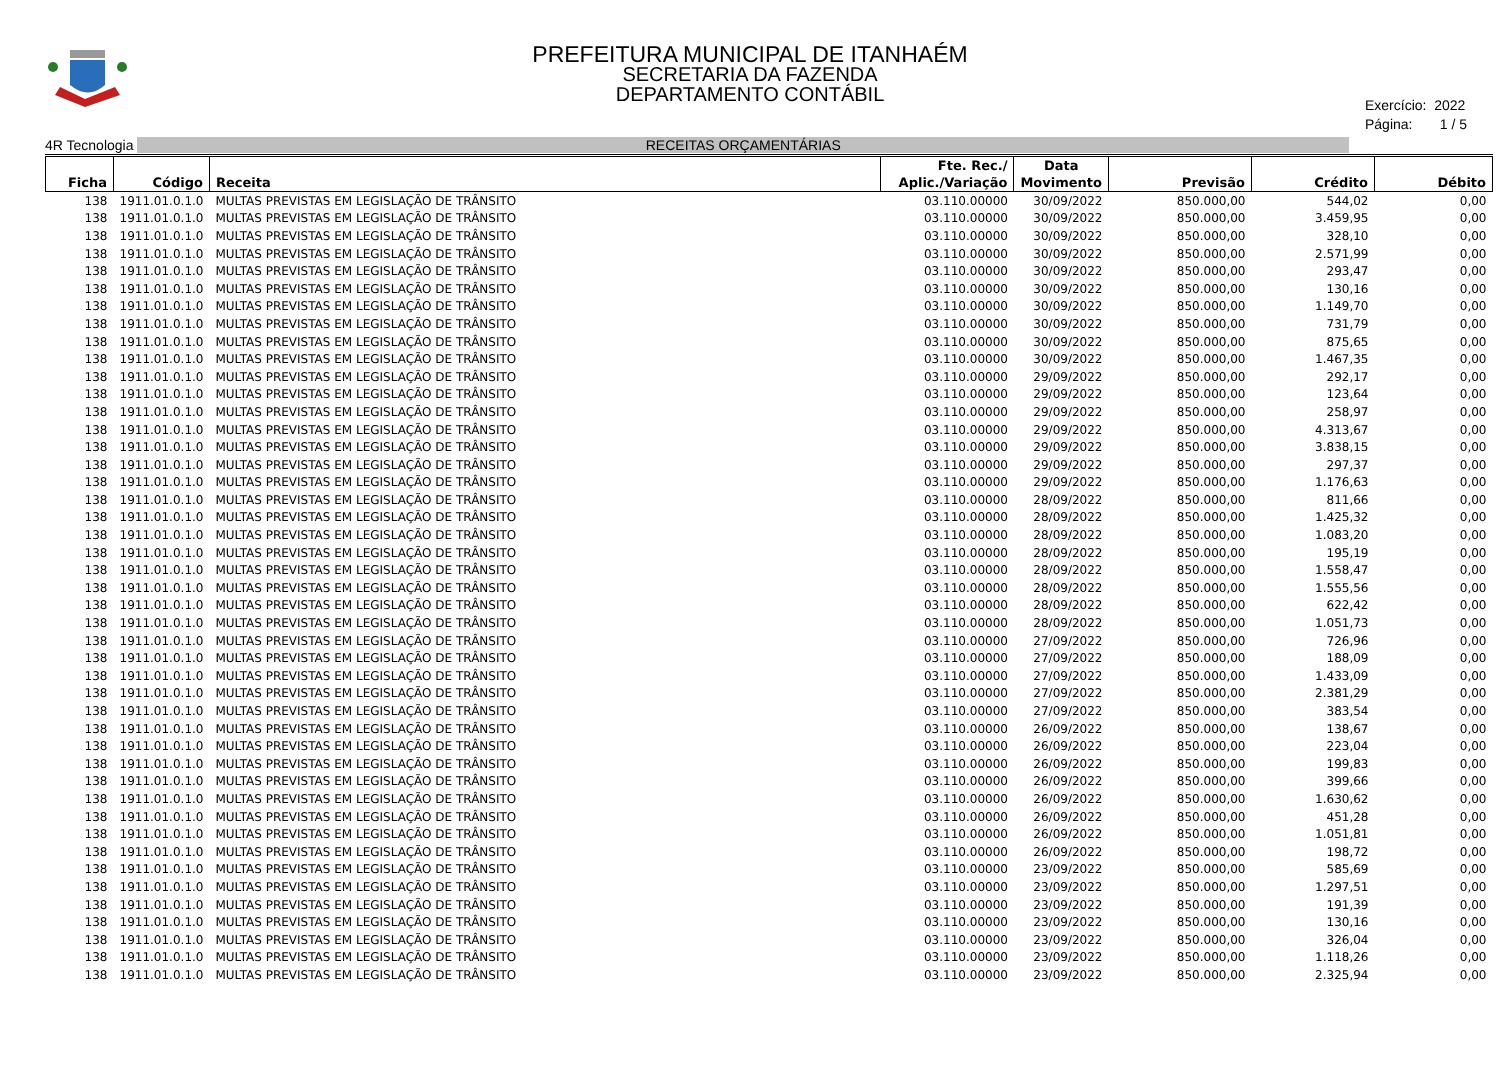PREFEITURA MUNICIPAL DE ITANHAÉM
SECRETARIA DA FAZENDA
DEPARTAMENTO CONTÁBIL
Exercício: 2022
Página: 1 / 5
4R Tecnologia RECEITAS ORÇAMENTÁRIAS
| Ficha | Código | Receita | Fte. Rec./ Aplic./Variação | Data Movimento | Previsão | Crédito | Débito |
| --- | --- | --- | --- | --- | --- | --- | --- |
| 138 | 1911.01.0.1.0 | MULTAS PREVISTAS EM LEGISLAÇÃO DE TRÂNSITO | 03.110.00000 | 30/09/2022 | 850.000,00 | 544,02 | 0,00 |
| 138 | 1911.01.0.1.0 | MULTAS PREVISTAS EM LEGISLAÇÃO DE TRÂNSITO | 03.110.00000 | 30/09/2022 | 850.000,00 | 3.459,95 | 0,00 |
| 138 | 1911.01.0.1.0 | MULTAS PREVISTAS EM LEGISLAÇÃO DE TRÂNSITO | 03.110.00000 | 30/09/2022 | 850.000,00 | 328,10 | 0,00 |
| 138 | 1911.01.0.1.0 | MULTAS PREVISTAS EM LEGISLAÇÃO DE TRÂNSITO | 03.110.00000 | 30/09/2022 | 850.000,00 | 2.571,99 | 0,00 |
| 138 | 1911.01.0.1.0 | MULTAS PREVISTAS EM LEGISLAÇÃO DE TRÂNSITO | 03.110.00000 | 30/09/2022 | 850.000,00 | 293,47 | 0,00 |
| 138 | 1911.01.0.1.0 | MULTAS PREVISTAS EM LEGISLAÇÃO DE TRÂNSITO | 03.110.00000 | 30/09/2022 | 850.000,00 | 130,16 | 0,00 |
| 138 | 1911.01.0.1.0 | MULTAS PREVISTAS EM LEGISLAÇÃO DE TRÂNSITO | 03.110.00000 | 30/09/2022 | 850.000,00 | 1.149,70 | 0,00 |
| 138 | 1911.01.0.1.0 | MULTAS PREVISTAS EM LEGISLAÇÃO DE TRÂNSITO | 03.110.00000 | 30/09/2022 | 850.000,00 | 731,79 | 0,00 |
| 138 | 1911.01.0.1.0 | MULTAS PREVISTAS EM LEGISLAÇÃO DE TRÂNSITO | 03.110.00000 | 30/09/2022 | 850.000,00 | 875,65 | 0,00 |
| 138 | 1911.01.0.1.0 | MULTAS PREVISTAS EM LEGISLAÇÃO DE TRÂNSITO | 03.110.00000 | 30/09/2022 | 850.000,00 | 1.467,35 | 0,00 |
| 138 | 1911.01.0.1.0 | MULTAS PREVISTAS EM LEGISLAÇÃO DE TRÂNSITO | 03.110.00000 | 29/09/2022 | 850.000,00 | 292,17 | 0,00 |
| 138 | 1911.01.0.1.0 | MULTAS PREVISTAS EM LEGISLAÇÃO DE TRÂNSITO | 03.110.00000 | 29/09/2022 | 850.000,00 | 123,64 | 0,00 |
| 138 | 1911.01.0.1.0 | MULTAS PREVISTAS EM LEGISLAÇÃO DE TRÂNSITO | 03.110.00000 | 29/09/2022 | 850.000,00 | 258,97 | 0,00 |
| 138 | 1911.01.0.1.0 | MULTAS PREVISTAS EM LEGISLAÇÃO DE TRÂNSITO | 03.110.00000 | 29/09/2022 | 850.000,00 | 4.313,67 | 0,00 |
| 138 | 1911.01.0.1.0 | MULTAS PREVISTAS EM LEGISLAÇÃO DE TRÂNSITO | 03.110.00000 | 29/09/2022 | 850.000,00 | 3.838,15 | 0,00 |
| 138 | 1911.01.0.1.0 | MULTAS PREVISTAS EM LEGISLAÇÃO DE TRÂNSITO | 03.110.00000 | 29/09/2022 | 850.000,00 | 297,37 | 0,00 |
| 138 | 1911.01.0.1.0 | MULTAS PREVISTAS EM LEGISLAÇÃO DE TRÂNSITO | 03.110.00000 | 29/09/2022 | 850.000,00 | 1.176,63 | 0,00 |
| 138 | 1911.01.0.1.0 | MULTAS PREVISTAS EM LEGISLAÇÃO DE TRÂNSITO | 03.110.00000 | 28/09/2022 | 850.000,00 | 811,66 | 0,00 |
| 138 | 1911.01.0.1.0 | MULTAS PREVISTAS EM LEGISLAÇÃO DE TRÂNSITO | 03.110.00000 | 28/09/2022 | 850.000,00 | 1.425,32 | 0,00 |
| 138 | 1911.01.0.1.0 | MULTAS PREVISTAS EM LEGISLAÇÃO DE TRÂNSITO | 03.110.00000 | 28/09/2022 | 850.000,00 | 1.083,20 | 0,00 |
| 138 | 1911.01.0.1.0 | MULTAS PREVISTAS EM LEGISLAÇÃO DE TRÂNSITO | 03.110.00000 | 28/09/2022 | 850.000,00 | 195,19 | 0,00 |
| 138 | 1911.01.0.1.0 | MULTAS PREVISTAS EM LEGISLAÇÃO DE TRÂNSITO | 03.110.00000 | 28/09/2022 | 850.000,00 | 1.558,47 | 0,00 |
| 138 | 1911.01.0.1.0 | MULTAS PREVISTAS EM LEGISLAÇÃO DE TRÂNSITO | 03.110.00000 | 28/09/2022 | 850.000,00 | 1.555,56 | 0,00 |
| 138 | 1911.01.0.1.0 | MULTAS PREVISTAS EM LEGISLAÇÃO DE TRÂNSITO | 03.110.00000 | 28/09/2022 | 850.000,00 | 622,42 | 0,00 |
| 138 | 1911.01.0.1.0 | MULTAS PREVISTAS EM LEGISLAÇÃO DE TRÂNSITO | 03.110.00000 | 28/09/2022 | 850.000,00 | 1.051,73 | 0,00 |
| 138 | 1911.01.0.1.0 | MULTAS PREVISTAS EM LEGISLAÇÃO DE TRÂNSITO | 03.110.00000 | 27/09/2022 | 850.000,00 | 726,96 | 0,00 |
| 138 | 1911.01.0.1.0 | MULTAS PREVISTAS EM LEGISLAÇÃO DE TRÂNSITO | 03.110.00000 | 27/09/2022 | 850.000,00 | 188,09 | 0,00 |
| 138 | 1911.01.0.1.0 | MULTAS PREVISTAS EM LEGISLAÇÃO DE TRÂNSITO | 03.110.00000 | 27/09/2022 | 850.000,00 | 1.433,09 | 0,00 |
| 138 | 1911.01.0.1.0 | MULTAS PREVISTAS EM LEGISLAÇÃO DE TRÂNSITO | 03.110.00000 | 27/09/2022 | 850.000,00 | 2.381,29 | 0,00 |
| 138 | 1911.01.0.1.0 | MULTAS PREVISTAS EM LEGISLAÇÃO DE TRÂNSITO | 03.110.00000 | 27/09/2022 | 850.000,00 | 383,54 | 0,00 |
| 138 | 1911.01.0.1.0 | MULTAS PREVISTAS EM LEGISLAÇÃO DE TRÂNSITO | 03.110.00000 | 26/09/2022 | 850.000,00 | 138,67 | 0,00 |
| 138 | 1911.01.0.1.0 | MULTAS PREVISTAS EM LEGISLAÇÃO DE TRÂNSITO | 03.110.00000 | 26/09/2022 | 850.000,00 | 223,04 | 0,00 |
| 138 | 1911.01.0.1.0 | MULTAS PREVISTAS EM LEGISLAÇÃO DE TRÂNSITO | 03.110.00000 | 26/09/2022 | 850.000,00 | 199,83 | 0,00 |
| 138 | 1911.01.0.1.0 | MULTAS PREVISTAS EM LEGISLAÇÃO DE TRÂNSITO | 03.110.00000 | 26/09/2022 | 850.000,00 | 399,66 | 0,00 |
| 138 | 1911.01.0.1.0 | MULTAS PREVISTAS EM LEGISLAÇÃO DE TRÂNSITO | 03.110.00000 | 26/09/2022 | 850.000,00 | 1.630,62 | 0,00 |
| 138 | 1911.01.0.1.0 | MULTAS PREVISTAS EM LEGISLAÇÃO DE TRÂNSITO | 03.110.00000 | 26/09/2022 | 850.000,00 | 451,28 | 0,00 |
| 138 | 1911.01.0.1.0 | MULTAS PREVISTAS EM LEGISLAÇÃO DE TRÂNSITO | 03.110.00000 | 26/09/2022 | 850.000,00 | 1.051,81 | 0,00 |
| 138 | 1911.01.0.1.0 | MULTAS PREVISTAS EM LEGISLAÇÃO DE TRÂNSITO | 03.110.00000 | 26/09/2022 | 850.000,00 | 198,72 | 0,00 |
| 138 | 1911.01.0.1.0 | MULTAS PREVISTAS EM LEGISLAÇÃO DE TRÂNSITO | 03.110.00000 | 23/09/2022 | 850.000,00 | 585,69 | 0,00 |
| 138 | 1911.01.0.1.0 | MULTAS PREVISTAS EM LEGISLAÇÃO DE TRÂNSITO | 03.110.00000 | 23/09/2022 | 850.000,00 | 1.297,51 | 0,00 |
| 138 | 1911.01.0.1.0 | MULTAS PREVISTAS EM LEGISLAÇÃO DE TRÂNSITO | 03.110.00000 | 23/09/2022 | 850.000,00 | 191,39 | 0,00 |
| 138 | 1911.01.0.1.0 | MULTAS PREVISTAS EM LEGISLAÇÃO DE TRÂNSITO | 03.110.00000 | 23/09/2022 | 850.000,00 | 130,16 | 0,00 |
| 138 | 1911.01.0.1.0 | MULTAS PREVISTAS EM LEGISLAÇÃO DE TRÂNSITO | 03.110.00000 | 23/09/2022 | 850.000,00 | 326,04 | 0,00 |
| 138 | 1911.01.0.1.0 | MULTAS PREVISTAS EM LEGISLAÇÃO DE TRÂNSITO | 03.110.00000 | 23/09/2022 | 850.000,00 | 1.118,26 | 0,00 |
| 138 | 1911.01.0.1.0 | MULTAS PREVISTAS EM LEGISLAÇÃO DE TRÂNSITO | 03.110.00000 | 23/09/2022 | 850.000,00 | 2.325,94 | 0,00 |